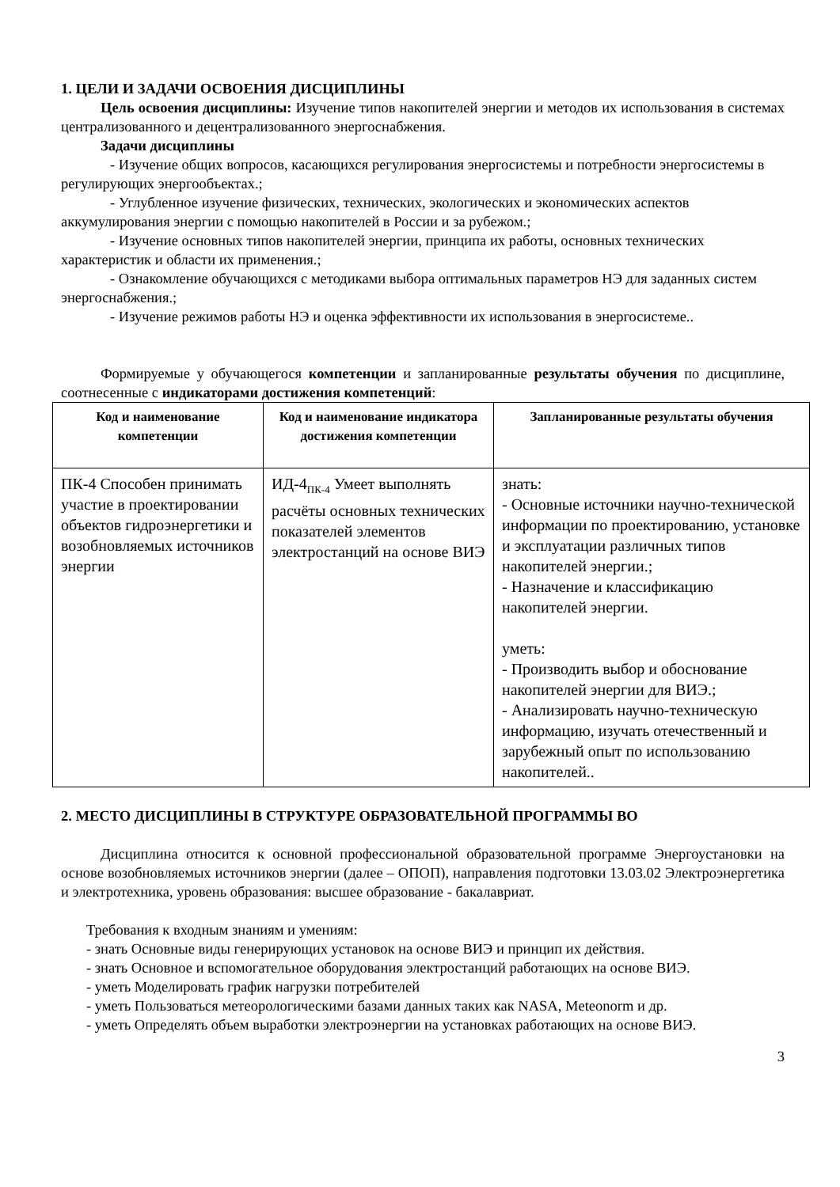1. ЦЕЛИ И ЗАДАЧИ ОСВОЕНИЯ ДИСЦИПЛИНЫ
Цель освоения дисциплины: Изучение типов накопителей энергии и методов их использования в системах централизованного и децентрализованного энергоснабжения.
Задачи дисциплины
- Изучение общих вопросов, касающихся регулирования энергосистемы и потребности энергосистемы в регулирующих энергообъектах.;
- Углубленное изучение физических, технических, экологических и экономических аспектов аккумулирования энергии с помощью накопителей в России и за рубежом.;
- Изучение основных типов накопителей энергии, принципа их работы, основных технических характеристик и области их применения.;
- Ознакомление обучающихся с методиками выбора оптимальных параметров НЭ для заданных систем энергоснабжения.;
- Изучение режимов работы НЭ и оценка эффективности их использования в энергосистеме..
Формируемые у обучающегося компетенции и запланированные результаты обучения по дисциплине, соотнесенные с индикаторами достижения компетенций:
| Код и наименование компетенции | Код и наименование индикатора достижения компетенции | Запланированные результаты обучения |
| --- | --- | --- |
| ПК-4 Способен принимать участие в проектировании объектов гидроэнергетики и возобновляемых источников энергии | ИД-4<sub>ПК-4</sub> Умеет выполнять расчёты основных технических показателей элементов электростанций на основе ВИЭ | знать: - Основные источники научно-технической информации по проектированию, установке и эксплуатации различных типов накопителей энергии.; - Назначение и классификацию накопителей энергии. уметь: - Производить выбор и обоснование накопителей энергии для ВИЭ.; - Анализировать научно-техническую информацию, изучать отечественный и зарубежный опыт по использованию накопителей.. |
2. МЕСТО ДИСЦИПЛИНЫ В СТРУКТУРЕ ОБРАЗОВАТЕЛЬНОЙ ПРОГРАММЫ ВО
Дисциплина относится к основной профессиональной образовательной программе Энергоустановки на основе возобновляемых источников энергии (далее – ОПОП), направления подготовки 13.03.02 Электроэнергетика и электротехника, уровень образования: высшее образование - бакалавриат.
Требования к входным знаниям и умениям:
- знать Основные виды генерирующих установок на основе ВИЭ и принцип их действия.
- знать Основное и вспомогательное оборудования электростанций работающих на основе ВИЭ.
- уметь Моделировать график нагрузки потребителей
- уметь Пользоваться метеорологическими базами данных таких как NASA, Meteonorm и др.
- уметь Определять объем выработки электроэнергии на установках работающих на основе ВИЭ.
3